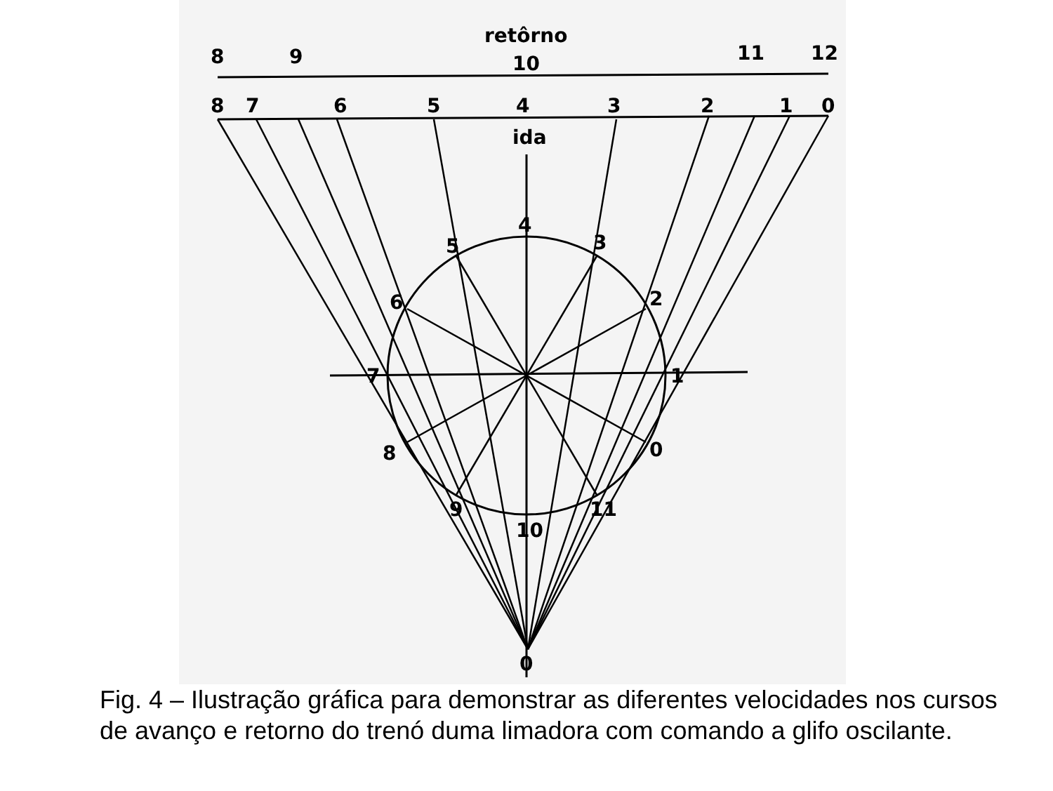8
9
10
11
12
8
7
6
5
4
3
2
1
0
retôrno
ida
4
5
3
6
2
7
1
8
0
9
10
11
0
Fig. 4 – Ilustração gráfica para demonstrar as diferentes velocidades nos cursos de avanço e retorno do trenó duma limadora com comando a glifo oscilante.